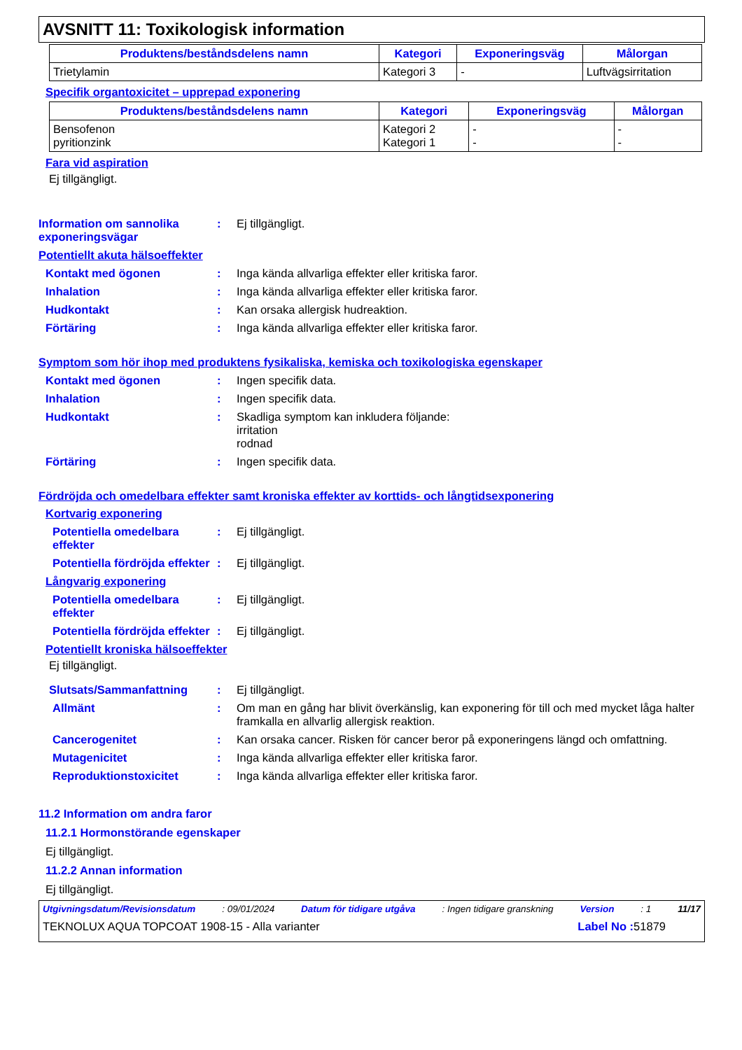AVSNITT 11: Toxikologisk information
| Produktens/beståndsdelens namn | Kategori | Exponeringsväg | Målorgan |
| --- | --- | --- | --- |
| Trietylamin | Kategori 3 | - | Luftvägsirritation |
Specifik organtoxicitet – upprepad exponering
| Produktens/beståndsdelens namn | Kategori | Exponeringsväg | Målorgan |
| --- | --- | --- | --- |
| Bensofenon pyritionzink | Kategori 2 Kategori 1 | - - | - - |
Fara vid aspiration
Ej tillgängligt.
Information om sannolika exponeringsvägar
: Ej tillgängligt.
Potentiellt akuta hälsoeffekter
Kontakt med ögonen : Inga kända allvarliga effekter eller kritiska faror.
Inhalation : Inga kända allvarliga effekter eller kritiska faror.
Hudkontakt : Kan orsaka allergisk hudreaktion.
Förtäring : Inga kända allvarliga effekter eller kritiska faror.
Symptom som hör ihop med produktens fysikaliska, kemiska och toxikologiska egenskaper
Kontakt med ögonen : Ingen specifik data.
Inhalation : Ingen specifik data.
Hudkontakt : Skadliga symptom kan inkludera följande:
irritation
rodnad
Förtäring : Ingen specifik data.
Fördröjda och omedelbara effekter samt kroniska effekter av korttids- och långtidsexponering
Kortvarig exponering
Potentiella omedelbara effekter
: Ej tillgängligt.
Potentiella fördröjda effekter
: Ej tillgängligt.
Långvarig exponering
Potentiella omedelbara effekter
: Ej tillgängligt.
Potentiella fördröjda effekter
: Ej tillgängligt.
Potentiellt kroniska hälsoeffekter
Ej tillgängligt.
Slutsats/Sammanfattning : Ej tillgängligt.
Allmänt : Om man en gång har blivit överkänslig, kan exponering för till och med mycket låga halter framkalla en allvarlig allergisk reaktion.
Cancerogenitet : Kan orsaka cancer. Risken för cancer beror på exponeringens längd och omfattning.
Mutagenicitet : Inga kända allvarliga effekter eller kritiska faror.
Reproduktionstoxicitet : Inga kända allvarliga effekter eller kritiska faror.
11.2 Information om andra faror
11.2.1 Hormonstörande egenskaper
Ej tillgängligt.
11.2.2 Annan information
Ej tillgängligt.
Utgivningsdatum/Revisionsdatum: 09/01/2024 Datum för tidigare utgåva: Ingen tidigare granskning Version: 1 11/17
TEKNOLUX AQUA TOPCOAT 1908-15 - Alla varianter Label No : 51879